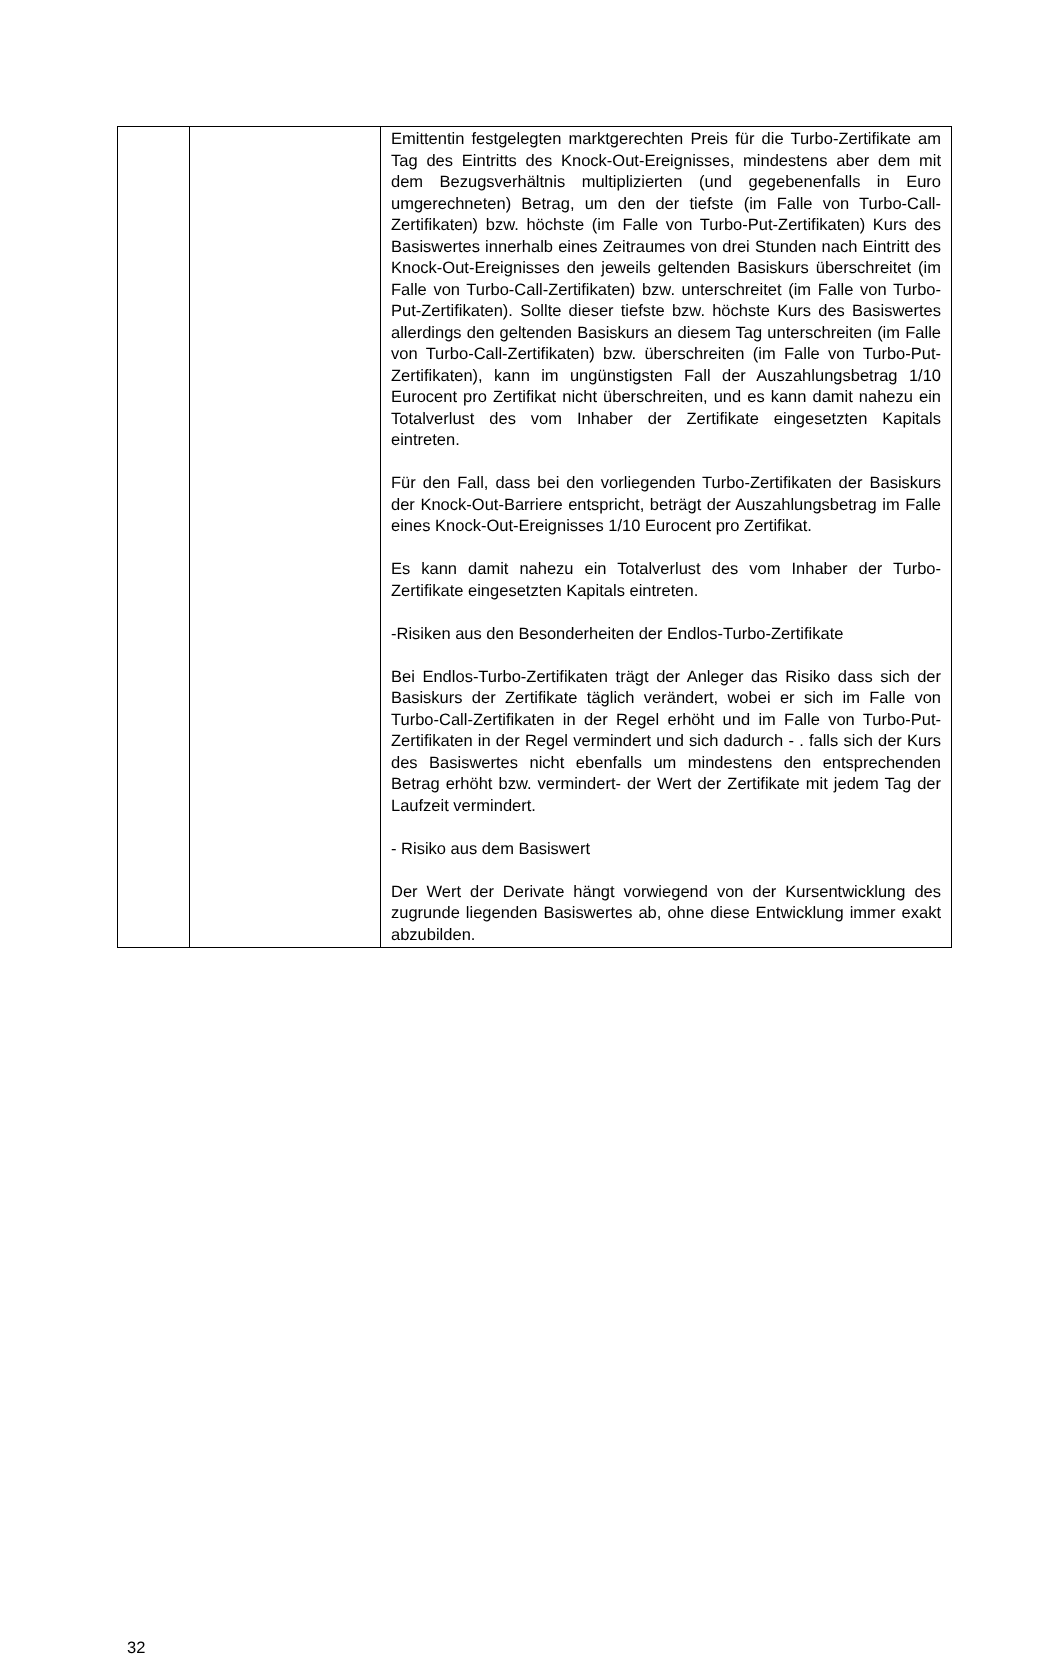| | | Emittentin festgelegten marktgerechten Preis für die Turbo-Zertifikate am Tag des Eintritts des Knock-Out-Ereignisses, mindestens aber dem mit dem Bezugsverhältnis multiplizierten (und gegebenenfalls in Euro umgerechneten) Betrag, um den der tiefste (im Falle von Turbo-Call-Zertifikaten) bzw. höchste (im Falle von Turbo-Put-Zertifikaten) Kurs des Basiswertes innerhalb eines Zeitraumes von drei Stunden nach Eintritt des Knock-Out-Ereignisses den jeweils geltenden Basiskurs überschreitet (im Falle von Turbo-Call-Zertifikaten) bzw. unterschreitet (im Falle von Turbo-Put-Zertifikaten). Sollte dieser tiefste bzw. höchste Kurs des Basiswertes allerdings den geltenden Basiskurs an diesem Tag unterschreiten (im Falle von Turbo-Call-Zertifikaten) bzw. überschreiten (im Falle von Turbo-Put-Zertifikaten), kann im ungünstigsten Fall der Auszahlungsbetrag 1/10 Eurocent pro Zertifikat nicht überschreiten, und es kann damit nahezu ein Totalverlust des vom Inhaber der Zertifikate eingesetzten Kapitals eintreten. Für den Fall, dass bei den vorliegenden Turbo-Zertifikaten der Basiskurs der Knock-Out-Barriere entspricht, beträgt der Auszahlungsbetrag im Falle eines Knock-Out-Ereignisses 1/10 Eurocent pro Zertifikat. Es kann damit nahezu ein Totalverlust des vom Inhaber der Turbo-Zertifikate eingesetzten Kapitals eintreten. -Risiken aus den Besonderheiten der Endlos-Turbo-Zertifikate Bei Endlos-Turbo-Zertifikaten trägt der Anleger das Risiko dass sich der Basiskurs der Zertifikate täglich verändert, wobei er sich im Falle von Turbo-Call-Zertifikaten in der Regel erhöht und im Falle von Turbo-Put-Zertifikaten in der Regel vermindert und sich dadurch - . falls sich der Kurs des Basiswertes nicht ebenfalls um mindestens den entsprechenden Betrag erhöht bzw. vermindert- der Wert der Zertifikate mit jedem Tag der Laufzeit vermindert. - Risiko aus dem Basiswert Der Wert der Derivate hängt vorwiegend von der Kursentwicklung des zugrunde liegenden Basiswertes ab, ohne diese Entwicklung immer exakt abzubilden. |
32